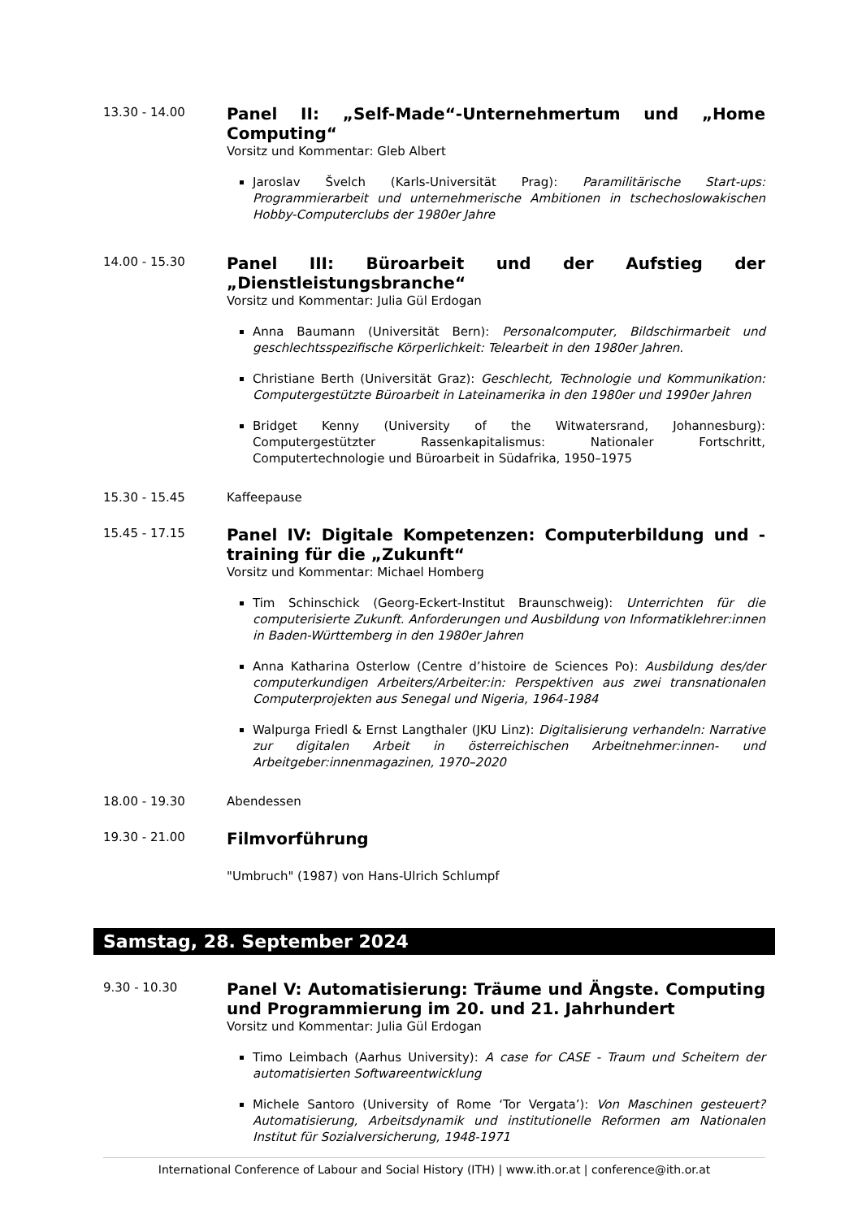13.30 - 14.00
Panel II: „Self-Made“-Unternehmertum und „Home Computing“
Vorsitz und Kommentar: Gleb Albert
Jaroslav Švelch (Karls-Universität Prag): Paramilitärische Start-ups: Programmierarbeit und unternehmerische Ambitionen in tschechoslowakischen Hobby-Computerclubs der 1980er Jahre
14.00 - 15.30
Panel III: Büroarbeit und der Aufstieg der „Dienstleistungsbranche“
Vorsitz und Kommentar: Julia Gül Erdogan
Anna Baumann (Universität Bern): Personalcomputer, Bildschirmarbeit und geschlechtsspezifische Körperlichkeit: Telearbeit in den 1980er Jahren.
Christiane Berth (Universität Graz): Geschlecht, Technologie und Kommunikation: Computergestützte Büroarbeit in Lateinamerika in den 1980er und 1990er Jahren
Bridget Kenny (University of the Witwatersrand, Johannesburg): Computergestützter Rassenkapitalismus: Nationaler Fortschritt, Computertechnologie und Büroarbeit in Südafrika, 1950–1975
15.30 - 15.45 Kaffeepause
15.45 - 17.15
Panel IV: Digitale Kompetenzen: Computerbildung und -training für die „Zukunft“
Vorsitz und Kommentar: Michael Homberg
Tim Schinschick (Georg-Eckert-Institut Braunschweig): Unterrichten für die computerisierte Zukunft. Anforderungen und Ausbildung von Informatiklehrer:innen in Baden-Württemberg in den 1980er Jahren
Anna Katharina Osterlow (Centre d’histoire de Sciences Po): Ausbildung des/der computerkundigen Arbeiters/Arbeiter:in: Perspektiven aus zwei transnationalen Computerprojekten aus Senegal und Nigeria, 1964-1984
Walpurga Friedl & Ernst Langthaler (JKU Linz): Digitalisierung verhandeln: Narrative zur digitalen Arbeit in österreichischen Arbeitnehmer:innen- und Arbeitgeber:innenmagazinen, 1970–2020
18.00 - 19.30 Abendessen
19.30 - 21.00
Filmvorführung
"Umbruch" (1987) von Hans-Ulrich Schlumpf
Samstag, 28. September 2024
9.30 - 10.30
Panel V: Automatisierung: Träume und Ängste. Computing und Programmierung im 20. und 21. Jahrhundert
Vorsitz und Kommentar: Julia Gül Erdogan
Timo Leimbach (Aarhus University): A case for CASE - Traum und Scheitern der automatisierten Softwareentwicklung
Michele Santoro (University of Rome ‘Tor Vergata’): Von Maschinen gesteuert? Automatisierung, Arbeitsdynamik und institutionelle Reformen am Nationalen Institut für Sozialversicherung, 1948-1971
International Conference of Labour and Social History (ITH) | www.ith.or.at | conference@ith.or.at